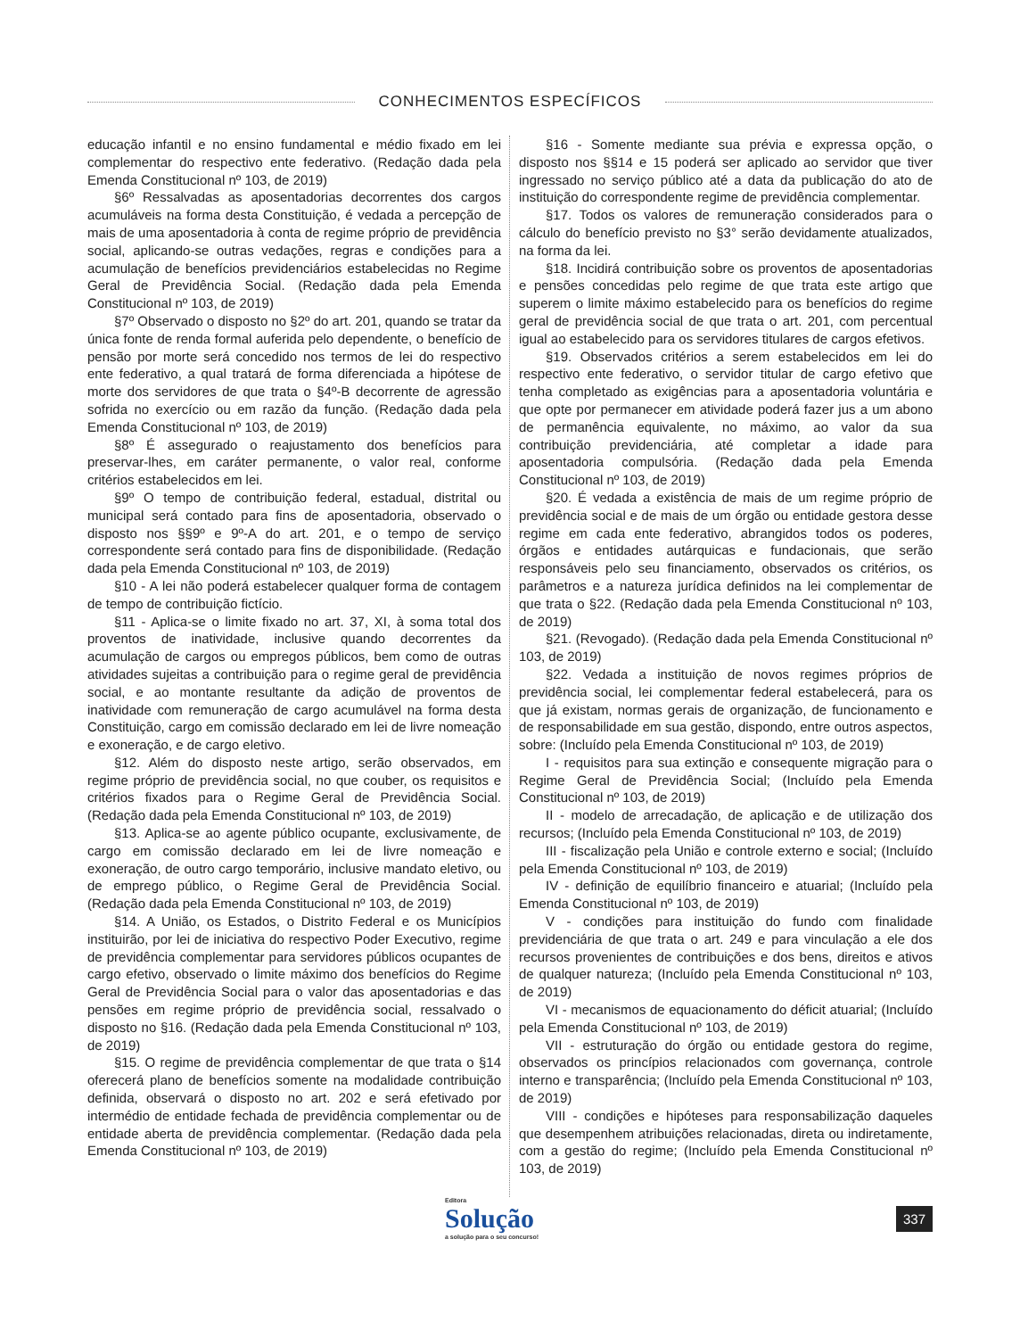CONHECIMENTOS ESPECÍFICOS
educação infantil e no ensino fundamental e médio fixado em lei complementar do respectivo ente federativo. (Redação dada pela Emenda Constitucional nº 103, de 2019)
§6º Ressalvadas as aposentadorias decorrentes dos cargos acumuláveis na forma desta Constituição, é vedada a percepção de mais de uma aposentadoria à conta de regime próprio de previdência social, aplicando-se outras vedações, regras e condições para a acumulação de benefícios previdenciários estabelecidas no Regime Geral de Previdência Social. (Redação dada pela Emenda Constitucional nº 103, de 2019)
§7º Observado o disposto no §2º do art. 201, quando se tratar da única fonte de renda formal auferida pelo dependente, o benefício de pensão por morte será concedido nos termos de lei do respectivo ente federativo, a qual tratará de forma diferenciada a hipótese de morte dos servidores de que trata o §4º-B decorrente de agressão sofrida no exercício ou em razão da função. (Redação dada pela Emenda Constitucional nº 103, de 2019)
§8º É assegurado o reajustamento dos benefícios para preservar-lhes, em caráter permanente, o valor real, conforme critérios estabelecidos em lei.
§9º O tempo de contribuição federal, estadual, distrital ou municipal será contado para fins de aposentadoria, observado o disposto nos §§9º e 9º-A do art. 201, e o tempo de serviço correspondente será contado para fins de disponibilidade. (Redação dada pela Emenda Constitucional nº 103, de 2019)
§10 - A lei não poderá estabelecer qualquer forma de contagem de tempo de contribuição fictício.
§11 - Aplica-se o limite fixado no art. 37, XI, à soma total dos proventos de inatividade, inclusive quando decorrentes da acumulação de cargos ou empregos públicos, bem como de outras atividades sujeitas a contribuição para o regime geral de previdência social, e ao montante resultante da adição de proventos de inatividade com remuneração de cargo acumulável na forma desta Constituição, cargo em comissão declarado em lei de livre nomeação e exoneração, e de cargo eletivo.
§12. Além do disposto neste artigo, serão observados, em regime próprio de previdência social, no que couber, os requisitos e critérios fixados para o Regime Geral de Previdência Social. (Redação dada pela Emenda Constitucional nº 103, de 2019)
§13. Aplica-se ao agente público ocupante, exclusivamente, de cargo em comissão declarado em lei de livre nomeação e exoneração, de outro cargo temporário, inclusive mandato eletivo, ou de emprego público, o Regime Geral de Previdência Social. (Redação dada pela Emenda Constitucional nº 103, de 2019)
§14. A União, os Estados, o Distrito Federal e os Municípios instituirão, por lei de iniciativa do respectivo Poder Executivo, regime de previdência complementar para servidores públicos ocupantes de cargo efetivo, observado o limite máximo dos benefícios do Regime Geral de Previdência Social para o valor das aposentadorias e das pensões em regime próprio de previdência social, ressalvado o disposto no §16. (Redação dada pela Emenda Constitucional nº 103, de 2019)
§15. O regime de previdência complementar de que trata o §14 oferecerá plano de benefícios somente na modalidade contribuição definida, observará o disposto no art. 202 e será efetivado por intermédio de entidade fechada de previdência complementar ou de entidade aberta de previdência complementar. (Redação dada pela Emenda Constitucional nº 103, de 2019)
§16 - Somente mediante sua prévia e expressa opção, o disposto nos §§14 e 15 poderá ser aplicado ao servidor que tiver ingressado no serviço público até a data da publicação do ato de instituição do correspondente regime de previdência complementar.
§17. Todos os valores de remuneração considerados para o cálculo do benefício previsto no §3° serão devidamente atualizados, na forma da lei.
§18. Incidirá contribuição sobre os proventos de aposentadorias e pensões concedidas pelo regime de que trata este artigo que superem o limite máximo estabelecido para os benefícios do regime geral de previdência social de que trata o art. 201, com percentual igual ao estabelecido para os servidores titulares de cargos efetivos.
§19. Observados critérios a serem estabelecidos em lei do respectivo ente federativo, o servidor titular de cargo efetivo que tenha completado as exigências para a aposentadoria voluntária e que opte por permanecer em atividade poderá fazer jus a um abono de permanência equivalente, no máximo, ao valor da sua contribuição previdenciária, até completar a idade para aposentadoria compulsória. (Redação dada pela Emenda Constitucional nº 103, de 2019)
§20. É vedada a existência de mais de um regime próprio de previdência social e de mais de um órgão ou entidade gestora desse regime em cada ente federativo, abrangidos todos os poderes, órgãos e entidades autárquicas e fundacionais, que serão responsáveis pelo seu financiamento, observados os critérios, os parâmetros e a natureza jurídica definidos na lei complementar de que trata o §22. (Redação dada pela Emenda Constitucional nº 103, de 2019)
§21. (Revogado). (Redação dada pela Emenda Constitucional nº 103, de 2019)
§22. Vedada a instituição de novos regimes próprios de previdência social, lei complementar federal estabelecerá, para os que já existam, normas gerais de organização, de funcionamento e de responsabilidade em sua gestão, dispondo, entre outros aspectos, sobre: (Incluído pela Emenda Constitucional nº 103, de 2019)
I - requisitos para sua extinção e consequente migração para o Regime Geral de Previdência Social; (Incluído pela Emenda Constitucional nº 103, de 2019)
II - modelo de arrecadação, de aplicação e de utilização dos recursos; (Incluído pela Emenda Constitucional nº 103, de 2019)
III - fiscalização pela União e controle externo e social; (Incluído pela Emenda Constitucional nº 103, de 2019)
IV - definição de equilíbrio financeiro e atuarial; (Incluído pela Emenda Constitucional nº 103, de 2019)
V - condições para instituição do fundo com finalidade previdenciária de que trata o art. 249 e para vinculação a ele dos recursos provenientes de contribuições e dos bens, direitos e ativos de qualquer natureza; (Incluído pela Emenda Constitucional nº 103, de 2019)
VI - mecanismos de equacionamento do déficit atuarial; (Incluído pela Emenda Constitucional nº 103, de 2019)
VII - estruturação do órgão ou entidade gestora do regime, observados os princípios relacionados com governança, controle interno e transparência; (Incluído pela Emenda Constitucional nº 103, de 2019)
VIII - condições e hipóteses para responsabilização daqueles que desempenhem atribuições relacionadas, direta ou indiretamente, com a gestão do regime; (Incluído pela Emenda Constitucional nº 103, de 2019)
Editora
Solução
a solução para o seu concurso!
337